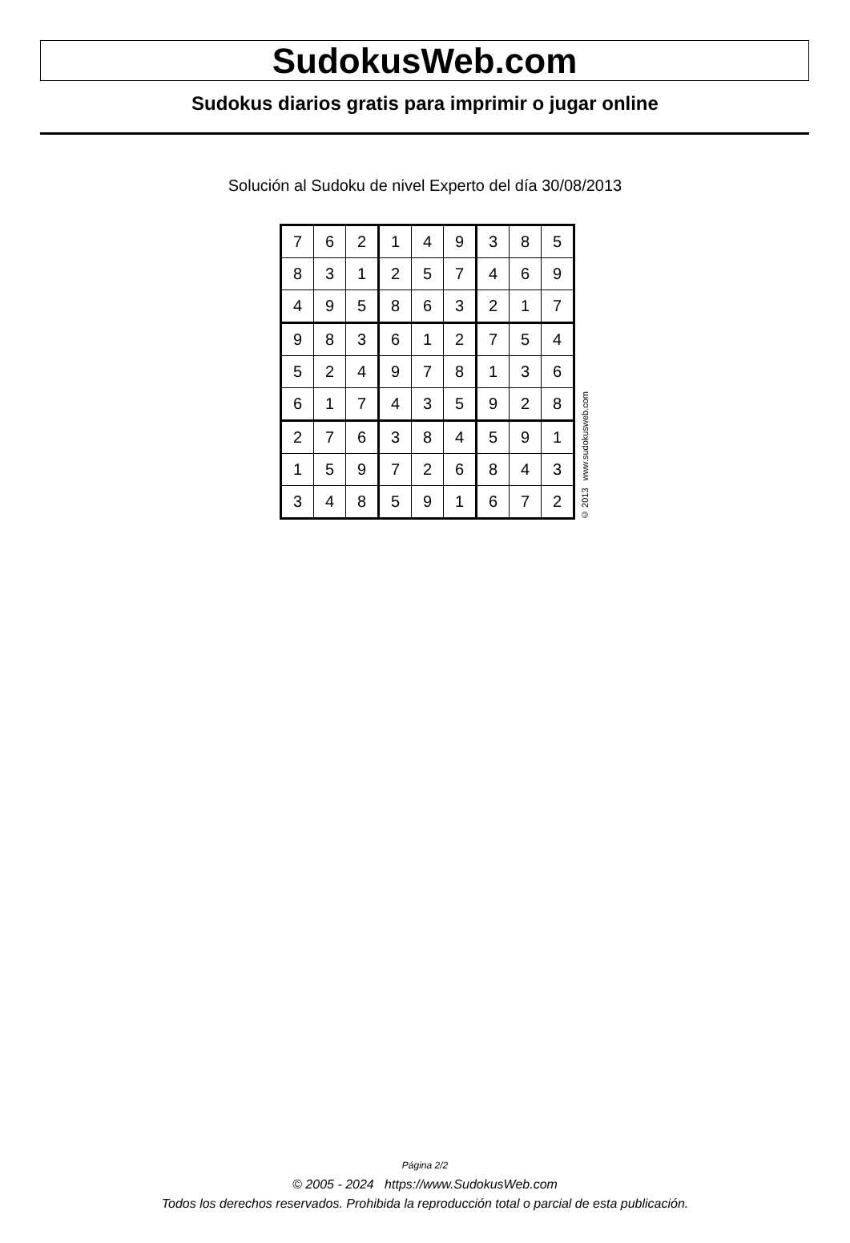SudokusWeb.com
Sudokus diarios gratis para imprimir o jugar online
Solución al Sudoku de nivel Experto del día 30/08/2013
| 7 | 6 | 2 | 1 | 4 | 9 | 3 | 8 | 5 |
| 8 | 3 | 1 | 2 | 5 | 7 | 4 | 6 | 9 |
| 4 | 9 | 5 | 8 | 6 | 3 | 2 | 1 | 7 |
| 9 | 8 | 3 | 6 | 1 | 2 | 7 | 5 | 4 |
| 5 | 2 | 4 | 9 | 7 | 8 | 1 | 3 | 6 |
| 6 | 1 | 7 | 4 | 3 | 5 | 9 | 2 | 8 |
| 2 | 7 | 6 | 3 | 8 | 4 | 5 | 9 | 1 |
| 1 | 5 | 9 | 7 | 2 | 6 | 8 | 4 | 3 |
| 3 | 4 | 8 | 5 | 9 | 1 | 6 | 7 | 2 |
© 2013 www.sudokusweb.com
Página 2/2
© 2005 - 2024 https://www.SudokusWeb.com
Todos los derechos reservados. Prohibida la reproducción total o parcial de esta publicación.